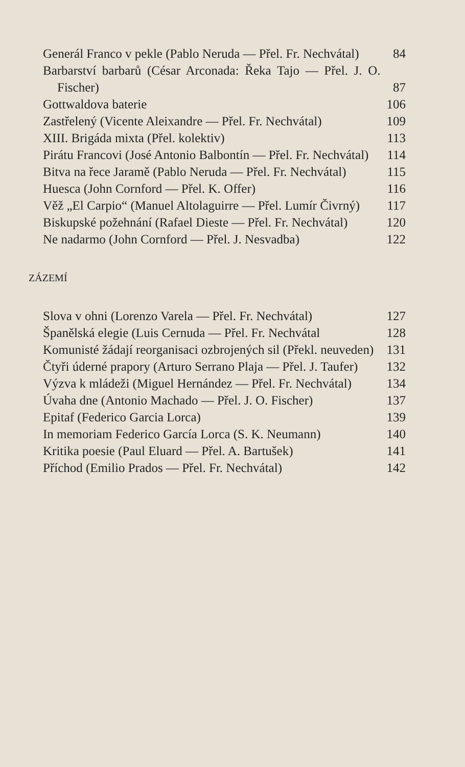Generál Franco v pekle (Pablo Neruda — Přel. Fr. Nechvátal)
84
Barbarství barbarů (César Arconada: Řeka Tajo — Přel. J. O. Fischer)
87
Gottwaldova baterie
106
Zastřelený (Vicente Aleixandre — Přel. Fr. Nechvátal)
109
XIII. Brigáda mixta (Přel. kolektiv)
113
Pirátu Francovi (José Antonio Balbontín — Přel. Fr. Nechvátal)
114
Bitva na řece Jaramě (Pablo Neruda — Přel. Fr. Nechvátal)
115
Huesca (John Cornford — Přel. K. Offer)
116
Věž „El Carpio“ (Manuel Altolaguirre — Přel. Lumír Čivrný)
117
Biskupské požehnání (Rafael Dieste — Přel. Fr. Nechvátal)
120
Ne nadarmo (John Cornford — Přel. J. Nesvadba)
122
ZÁZEMÍ
Slova v ohni (Lorenzo Varela — Přel. Fr. Nechvátal)
127
Španělská elegie (Luis Cernuda — Přel. Fr. Nechvátal
128
Komunisté žádají reorganisaci ozbrojených sil (Překl. neuveden)
131
Čtyři úderné prapory (Arturo Serrano Plaja — Přel. J. Taufer)
132
Výzva k mládeži (Miguel Hernández — Přel. Fr. Nechvátal)
134
Úvaha dne (Antonio Machado — Přel. J. O. Fischer)
137
Epitaf (Federico Garcia Lorca)
139
In memoriam Federico García Lorca (S. K. Neumann)
140
Kritika poesie (Paul Eluard — Přel. A. Bartušek)
141
Příchod (Emilio Prados — Přel. Fr. Nechvátal)
142